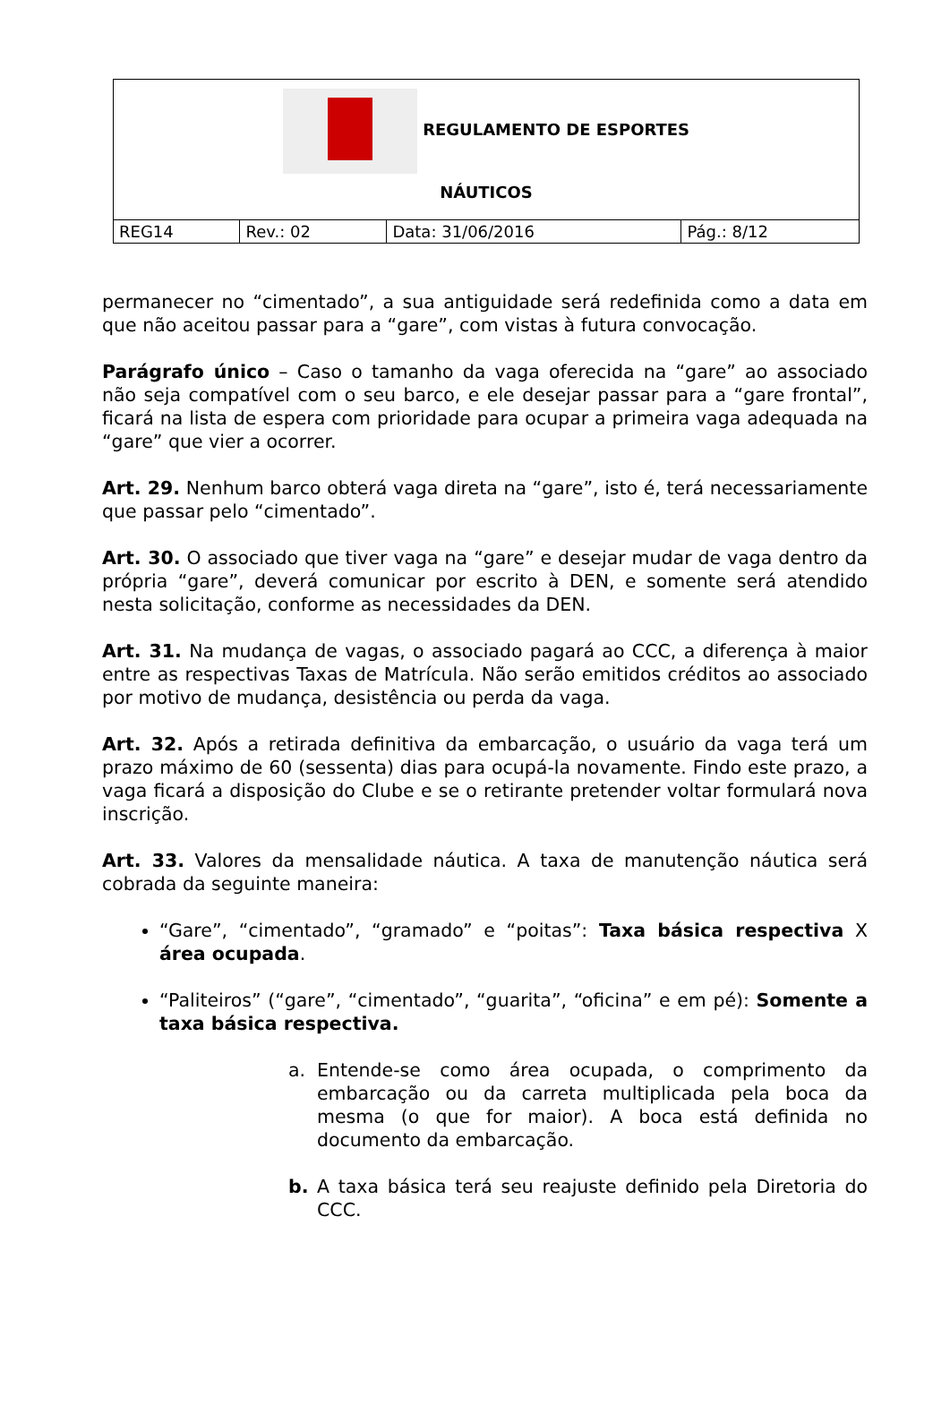| REGULAMENTO DE ESPORTES NÁUTICOS | | | |
| REG14 | Rev.: 02 | Data: 31/06/2016 | Pág.: 8/12 |
permanecer no “cimentado”, a sua antiguidade será redefinida como a data em que não aceitou passar para a “gare”, com vistas à futura convocação.
Parágrafo único – Caso o tamanho da vaga oferecida na “gare” ao associado não seja compatível com o seu barco, e ele desejar passar para a “gare frontal”, ficará na lista de espera com prioridade para ocupar a primeira vaga adequada na “gare” que vier a ocorrer.
Art. 29. Nenhum barco obterá vaga direta na “gare”, isto é, terá necessariamente que passar pelo “cimentado”.
Art. 30. O associado que tiver vaga na “gare” e desejar mudar de vaga dentro da própria “gare”, deverá comunicar por escrito à DEN, e somente será atendido nesta solicitação, conforme as necessidades da DEN.
Art. 31. Na mudança de vagas, o associado pagará ao CCC, a diferença à maior entre as respectivas Taxas de Matrícula. Não serão emitidos créditos ao associado por motivo de mudança, desistência ou perda da vaga.
Art. 32. Após a retirada definitiva da embarcação, o usuário da vaga terá um prazo máximo de 60 (sessenta) dias para ocupá-la novamente. Findo este prazo, a vaga ficará a disposição do Clube e se o retirante pretender voltar formulará nova inscrição.
Art. 33. Valores da mensalidade náutica. A taxa de manutenção náutica será cobrada da seguinte maneira:
“Gare”, “cimentado”, “gramado” e “poitas”: Taxa básica respectiva X área ocupada.
“Paliteiros” (“gare”, “cimentado”, “guarita”, “oficina” e em pé): Somente a taxa básica respectiva.
a. Entende-se como área ocupada, o comprimento da embarcação ou da carreta multiplicada pela boca da mesma (o que for maior). A boca está definida no documento da embarcação.
b. A taxa básica terá seu reajuste definido pela Diretoria do CCC.